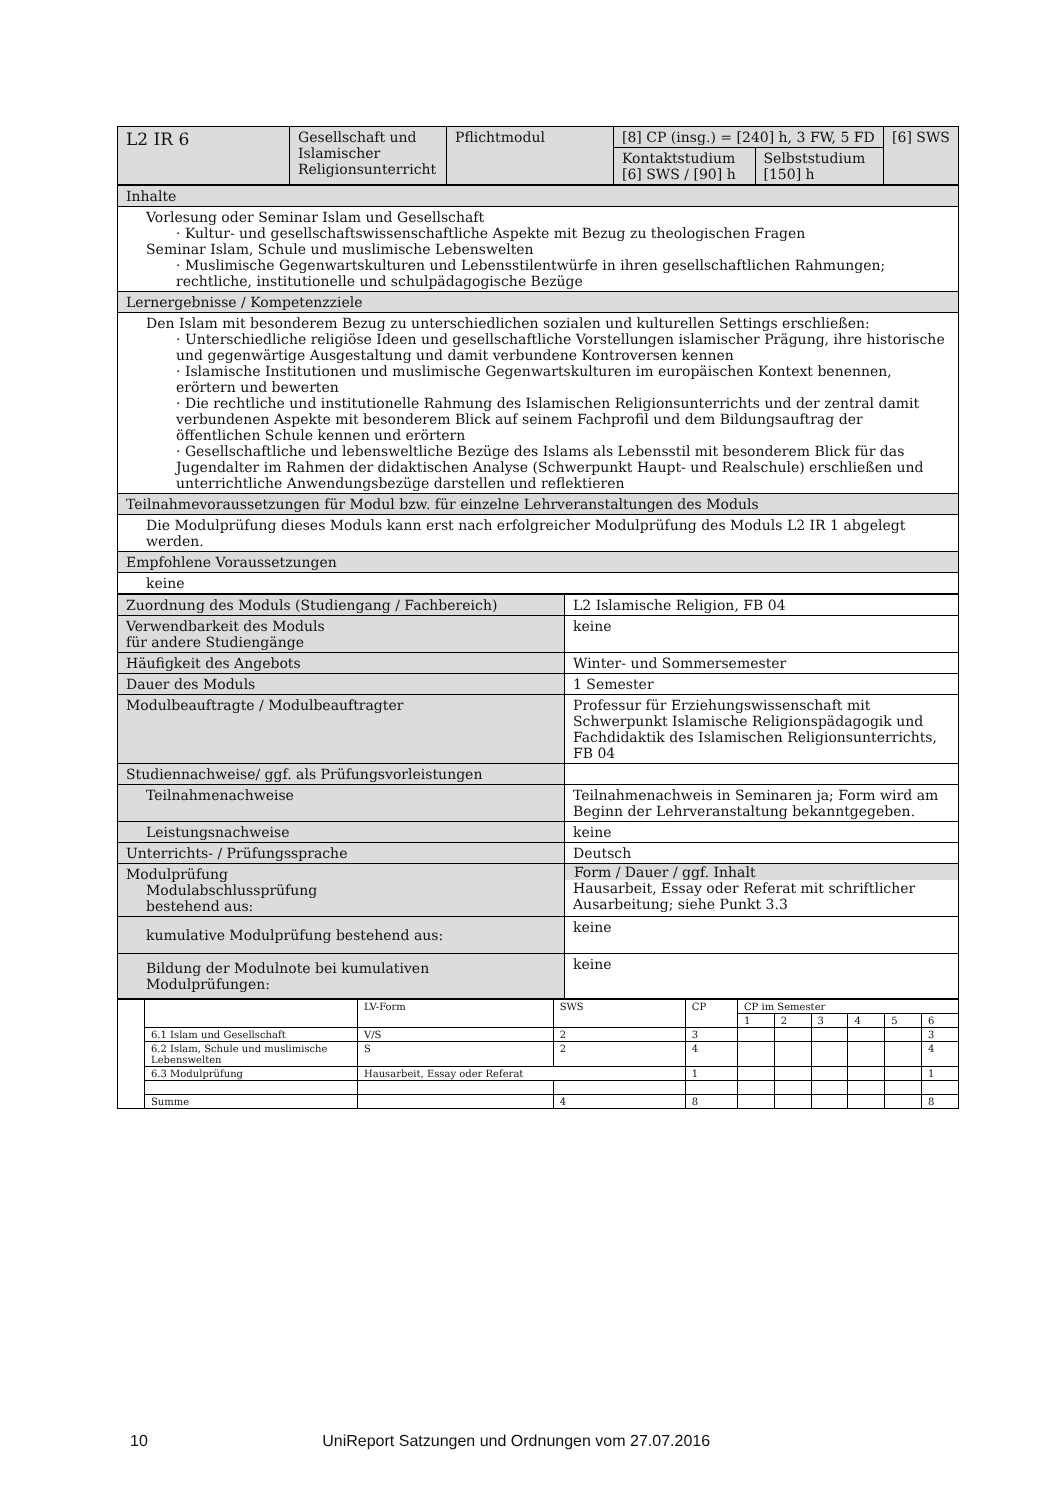| L2 IR 6 | Gesellschaft und Islamischer Religionsunterricht | Pflichtmodul | [8] CP (insg.) = [240] h, 3 FW, 5 FD | | [6] SWS |
| | | | Kontaktstudium [6] SWS / [90] h | Selbststudium [150] h | |
| Inhalte |
| Vorlesung oder Seminar Islam und Gesellschaft · Kultur- und gesellschaftswissenschaftliche Aspekte mit Bezug zu theologischen Fragen Seminar Islam, Schule und muslimische Lebenswelten · Muslimische Gegenwartskulturen und Lebensstilentwürfe in ihren gesellschaftlichen Rahmungen; rechtliche, institutionelle und schulpädagogische Bezüge |
| Lernergebnisse / Kompetenzziele |
| Den Islam mit besonderem Bezug zu unterschiedlichen sozialen und kulturellen Settings erschließen: · Unterschiedliche religiöse Ideen und gesellschaftliche Vorstellungen islamischer Prägung, ihre historische und gegenwärtige Ausgestaltung und damit verbundene Kontroversen kennen · Islamische Institutionen und muslimische Gegenwartskulturen im europäischen Kontext benennen, erörtern und bewerten · Die rechtliche und institutionelle Rahmung des Islamischen Religionsunterrichts und der zentral damit verbundenen Aspekte mit besonderem Blick auf seinem Fachprofil und dem Bildungsauftrag der öffentlichen Schule kennen und erörtern · Gesellschaftliche und lebensweltliche Bezüge des Islams als Lebensstil mit besonderem Blick für das Jugendalter im Rahmen der didaktischen Analyse (Schwerpunkt Haupt- und Realschule) erschließen und unterrichtliche Anwendungsbezüge darstellen und reflektieren |
| Teilnahmevoraussetzungen für Modul bzw. für einzelne Lehrveranstaltungen des Moduls |
| Die Modulprüfung dieses Moduls kann erst nach erfolgreicher Modulprüfung des Moduls L2 IR 1 abgelegt werden. |
| Empfohlene Voraussetzungen |
| keine |
| Zuordnung des Moduls (Studiengang / Fachbereich) | L2 Islamische Religion, FB 04 |
| Verwendbarkeit des Moduls für andere Studiengänge | keine |
| Häufigkeit des Angebots | Winter- und Sommersemester |
| Dauer des Moduls | 1 Semester |
| Modulbeauftragte / Modulbeauftragter | Professur für Erziehungswissenschaft mit Schwerpunkt Islamische Religionspädagogik und Fachdidaktik des Islamischen Religionsunterrichts, FB 04 |
| Studiennachweise/ ggf. als Prüfungsvorleistungen | |
| Teilnahmenachweise | Teilnahmenachweis in Seminaren ja; Form wird am Beginn der Lehrveranstaltung bekanntgegeben. |
| Leistungsnachweise | keine |
| Unterrichts- / Prüfungssprache | Deutsch |
| Modulprüfung Modulabschlussprüfung bestehend aus: | Form / Dauer / ggf. Inhalt Hausarbeit, Essay oder Referat mit schriftlicher Ausarbeitung; siehe Punkt 3.3 |
| kumulative Modulprüfung bestehend aus: | keine |
| Bildung der Modulnote bei kumulativen Modulprüfungen: | keine |
| | | LV-Form | SWS | CP | CP im Semester | | | | | |
| | | | | | 1 | 2 | 3 | 4 | 5 | 6 |
| | 6.1 Islam und Gesellschaft | V/S | 2 | 3 | | | | | | 3 |
| | 6.2 Islam, Schule und muslimische Lebenswelten | S | 2 | 4 | | | | | | 4 |
| | 6.3 Modulprüfung | Hausarbeit, Essay oder Referat | | 1 | | | | | | 1 |
| | Summe | | 4 | 8 | | | | | | 8 |
10 UniReport Satzungen und Ordnungen vom 27.07.2016